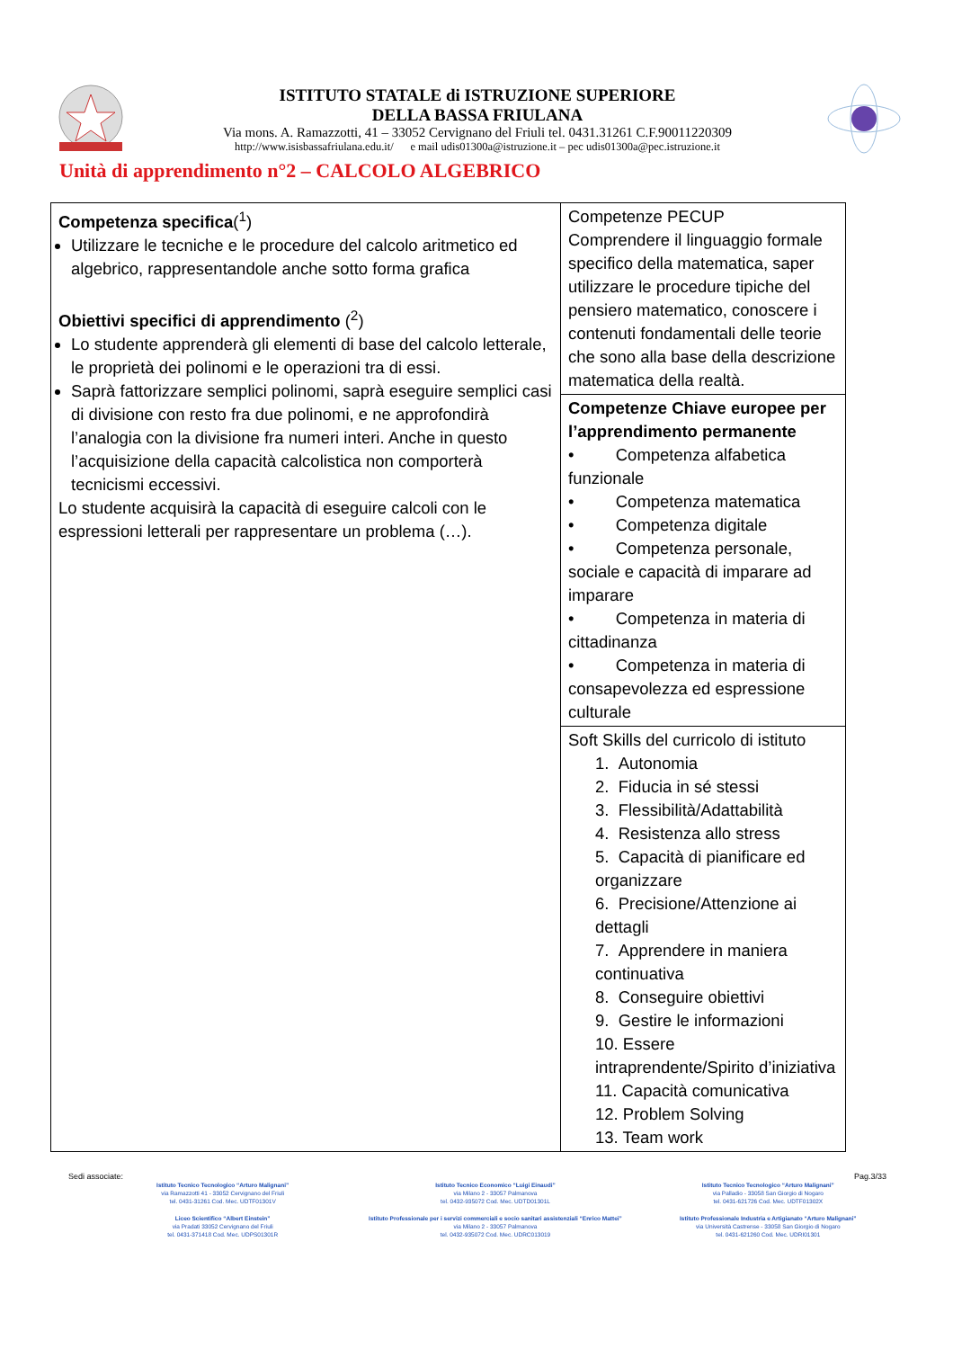ISTITUTO STATALE di ISTRUZIONE SUPERIORE
DELLA BASSA FRIULANA
Via mons. A. Ramazzotti, 41 – 33052 Cervignano del Friuli tel. 0431.31261 C.F.90011220309
http://www.isisbassafriulana.edu.it/ e mail udis01300a@istruzione.it – pec udis01300a@pec.istruzione.it
Unità di apprendimento n°2 – CALCOLO ALGEBRICO
| Competenza specifica (<sup>1</sup>) Utilizzare le tecniche e le procedure del calcolo aritmetico ed algebrico, rappresentandole anche sotto forma grafica Obiettivi specifici di apprendimento (<sup>2</sup>) Lo studente apprenderà gli elementi di base del calcolo letterale, le proprietà dei polinomi e le operazioni tra di essi. Saprà fattorizzare semplici polinomi, saprà eseguire semplici casi di divisione con resto fra due polinomi, e ne approfondirà l’analogia con la divisione fra numeri interi. Anche in questo l’acquisizione della capacità calcolistica non comporterà tecnicismi eccessivi. Lo studente acquisirà la capacità di eseguire calcoli con le espressioni letterali per rappresentare un problema (…). | Competenze PECUP Comprendere il linguaggio formale specifico della matematica, saper utilizzare le procedure tipiche del pensiero matematico, conoscere i contenuti fondamentali delle teorie che sono alla base della descrizione matematica della realtà. |
| | Competenze Chiave europee per l’apprendimento permanente • Competenza alfabetica funzionale • Competenza matematica • Competenza digitale • Competenza personale, sociale e capacità di imparare ad imparare • Competenza in materia di cittadinanza • Competenza in materia di consapevolezza ed espressione culturale |
| | Soft Skills del curricolo di istituto 1. Autonomia 2. Fiducia in sé stessi 3. Flessibilità/Adattabilità 4. Resistenza allo stress 5. Capacità di pianificare ed organizzare 6. Precisione/Attenzione ai dettagli 7. Apprendere in maniera continuativa 8. Conseguire obiettivi 9. Gestire le informazioni 10. Essere intraprendente/Spirito d’iniziativa 11. Capacità comunicativa 12. Problem Solving 13. Team work |
Sedi associate: Pag.3/33
Istituto Tecnico Tecnologico “Arturo Malignani”
via Ramazzotti 41 - 33052 Cervignano del Friuli
tel. 0431-31261 Cod. Mec. UDTF01301V
Istituto Tecnico Economico “Luigi Einaudi”
via Milano 2 - 33057 Palmanova
tel. 0432-935072 Cod. Mec. UDTD01301L
Istituto Tecnico Tecnologico “Arturo Malignani”
via Palladio - 33058 San Giorgio di Nogaro
tel. 0431-621726 Cod. Mec. UDTF01302X
Liceo Scientifico “Albert Einstein”
via Pradati 33052 Cervignano del Friuli
tel. 0431-371418 Cod. Mec. UDPS01301R
Istituto Professionale per i servizi commerciali e socio sanitari assistenziali “Enrico Mattei”
via Milano 2 - 33057 Palmanova
tel. 0432-935072 Cod. Mec. UDRC013019
Istituto Professionale Industria e Artigianato “Arturo Malignani”
via Università Castrense - 33058 San Giorgio di Nogaro
tel. 0431-621260 Cod. Mec. UDRI01301